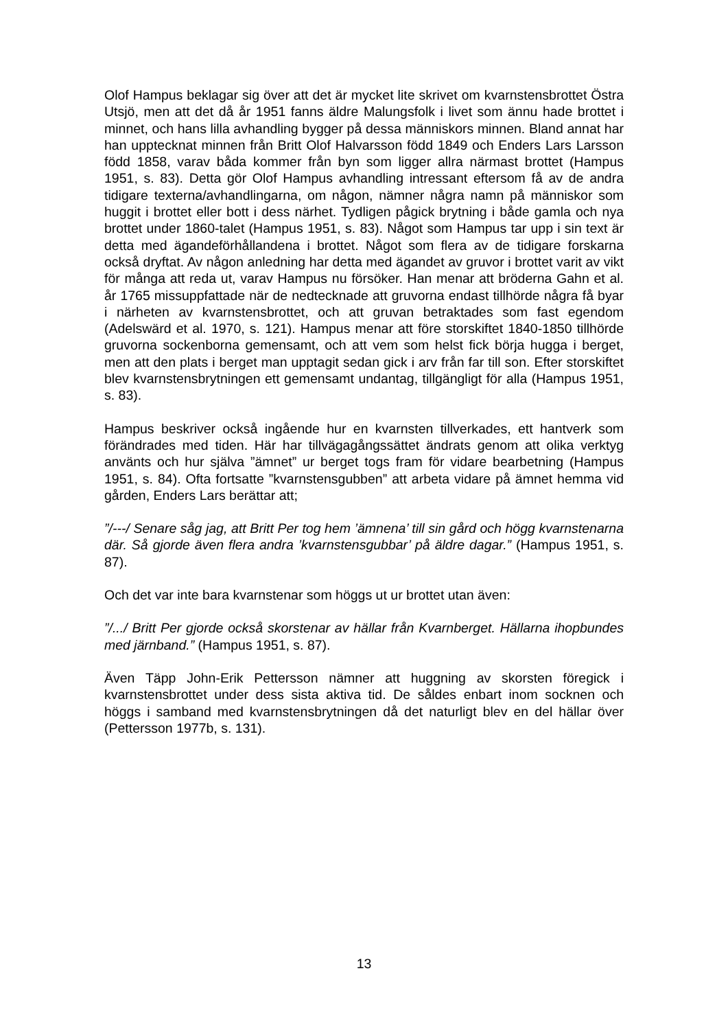Olof Hampus beklagar sig över att det är mycket lite skrivet om kvarnstensbrottet Östra Utsjö, men att det då år 1951 fanns äldre Malungsfolk i livet som ännu hade brottet i minnet, och hans lilla avhandling bygger på dessa människors minnen. Bland annat har han upptecknat minnen från Britt Olof Halvarsson född 1849 och Enders Lars Larsson född 1858, varav båda kommer från byn som ligger allra närmast brottet (Hampus 1951, s. 83). Detta gör Olof Hampus avhandling intressant eftersom få av de andra tidigare texterna/avhandlingarna, om någon, nämner några namn på människor som huggit i brottet eller bott i dess närhet. Tydligen pågick brytning i både gamla och nya brottet under 1860-talet (Hampus 1951, s. 83). Något som Hampus tar upp i sin text är detta med ägandeförhållandena i brottet. Något som flera av de tidigare forskarna också dryftat. Av någon anledning har detta med ägandet av gruvor i brottet varit av vikt för många att reda ut, varav Hampus nu försöker. Han menar att bröderna Gahn et al. år 1765 missuppfattade när de nedtecknade att gruvorna endast tillhörde några få byar i närheten av kvarnstensbrottet, och att gruvan betraktades som fast egendom (Adelswärd et al. 1970, s. 121). Hampus menar att före storskiftet 1840-1850 tillhörde gruvorna sockenborna gemensamt, och att vem som helst fick börja hugga i berget, men att den plats i berget man upptagit sedan gick i arv från far till son. Efter storskiftet blev kvarnstensbrytningen ett gemensamt undantag, tillgängligt för alla (Hampus 1951, s. 83).
Hampus beskriver också ingående hur en kvarnsten tillverkades, ett hantverk som förändrades med tiden. Här har tillvägagångssättet ändrats genom att olika verktyg använts och hur själva ”ämnet” ur berget togs fram för vidare bearbetning (Hampus 1951, s. 84). Ofta fortsatte ”kvarnstensgubben” att arbeta vidare på ämnet hemma vid gården, Enders Lars berättar att;
”/---/ Senare såg jag, att Britt Per tog hem ’ämnena’ till sin gård och högg kvarnstenarna där. Så gjorde även flera andra ’kvarnstensgubbar’ på äldre dagar.” (Hampus 1951, s. 87).
Och det var inte bara kvarnstenar som höggs ut ur brottet utan även:
”/.../ Britt Per gjorde också skorstenar av hällar från Kvarnberget. Hällarna ihopbundes med järnband.” (Hampus 1951, s. 87).
Även Täpp John-Erik Pettersson nämner att huggning av skorsten föregick i kvarnstensbrottet under dess sista aktiva tid. De såldes enbart inom socknen och höggs i samband med kvarnstensbrytningen då det naturligt blev en del hällar över (Pettersson 1977b, s. 131).
13